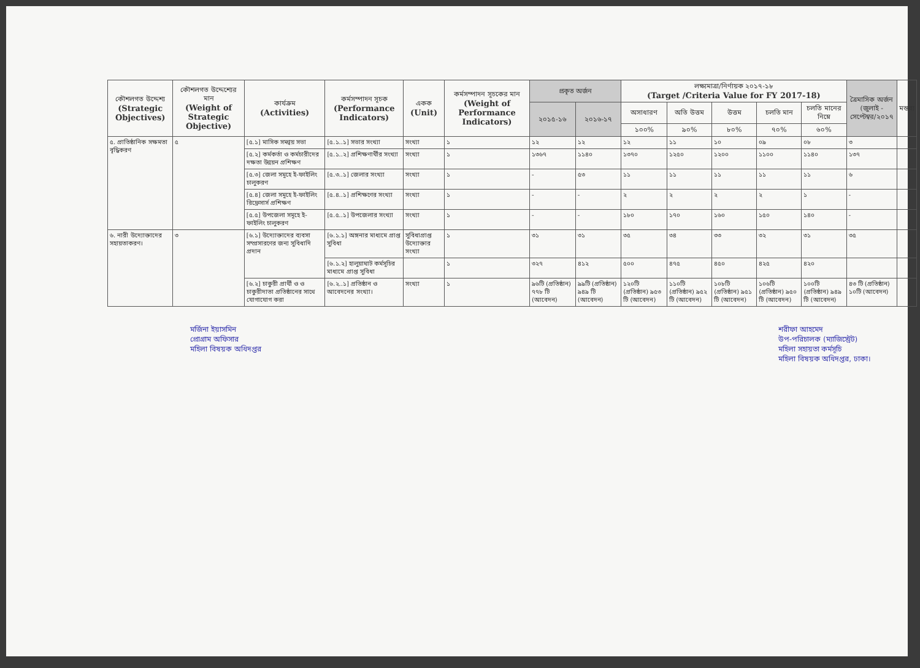| কৌশলগত উদ্দেশ্য (Strategic Objectives) | কৌশলগত উদ্দেশ্যের মান (Weight of Strategic Objective) | কার্যক্রম (Activities) | কর্মসম্পাদন সূচক (Performance Indicators) | একক (Unit) | কর্মসম্পাদন সূচকের মান (Weight of Performance Indicators) | প্রকৃত অর্জন | | লক্ষ্যমাত্রা/নির্ণায়ক ২০১৭-১৮ (Target /Criteria Value for FY 2017-18) | | | | | ত্রৈমাসিক অর্জন (জুলাই - সেপ্টেম্বর/২০১৭ | মন্তব্য |
| --- | --- | --- | --- | --- | --- | --- | --- | --- | --- | --- | --- | --- | --- | --- |
| | | | | | | ২০১৫-১৬ | ২০১৬-১৭ | অসাধারণ | অতি উত্তম | উত্তম | চলতি মান | চলতি মানের নিম্নে | | |
| | | | | | | | | ১০০% | ৯০% | ৮০% | ৭০% | ৬০% | | |
| ৫. প্রাতিষ্ঠানিক সক্ষমতা বৃদ্ধিকরণ | ৫ | [৫.১] মাসিক সমন্বয় সভা | [৫.১..১] সভার সংখ্যা | সংখ্যা | ১ | ১২ | ১২ | ১২ | ১১ | ১০ | ০৯ | ০৮ | ৩ | |
| | | [৫.২] কর্মকর্তা ও কর্মচারীদের দক্ষতা উন্নয়ন প্রশিক্ষণ | [৫.১..২] প্রশিক্ষণার্থীর সংখ্যা | সংখ্যা | ১ | ১৩৬৭ | ১১৪০ | ১৩৭০ | ১২৫০ | ১২০০ | ১১০০ | ১১৪০ | ১৩৭ | |
| | | [৫.৩] জেলা সমূহে ই-ফাইলিং চালুকরণ | [৫.৩..১] জেলার সংখ্যা | সংখ্যা | ১ | - | ৫৩ | ১১ | ১১ | ১১ | ১১ | ১১ | ৬ | |
| | | [৫.৪] জেলা সমূহে ই-ফাইলিং রিফ্রেসার্স প্রশিক্ষণ | [৫.৪..১] প্রশিক্ষণের সংখ্যা | সংখ্যা | ১ | - | - | ২ | ২ | ২ | ২ | ১ | - | |
| | | [৫.৫] উপজেলা সমূহে ই-ফাইলিং চালুকরণ | [৫.৫..১] উপজেলার সংখ্যা | সংখ্যা | ১ | - | - | ১৮০ | ১৭০ | ১৬০ | ১৫০ | ১৪০ | - | |
| ৬. নারী উদ্যোক্তাদের সহায়তাকরণ। | ৩ | [৬.১] উদ্যোক্তাদের ব্যবসা সম্প্রসারণের জন্য সুবিধাদি প্রদান | [৬.১.১] অঙ্গনার মাধ্যমে প্রাপ্ত সুবিধা | সুবিধাপ্রাপ্ত উদ্যোক্তার সংখ্যা | ১ | ৩১ | ৩১ | ৩৫ | ৩৪ | ৩৩ | ৩২ | ৩১ | ৩৫ | |
| | | | [৬.১.২] হালুয়াঘাট কর্মসূচির মাধ্যমে প্রাপ্ত সুবিধা | | ১ | ৩২৭ | ৪১২ | ৫০০ | ৪৭৫ | ৪৫০ | ৪২৫ | ৪২০ | | |
| | | [৬.২] চাকুরী প্রার্থী ও ও চাকুরীদাতা প্রতিষ্ঠানের সাথে যোগাযোগ করা | [৬.২..১] প্রতিষ্ঠান ও আবেদনের সংখ্যা। | সংখ্যা | ১ | ৯৬টি (প্রতিষ্ঠান) ৭৭৮ টি (আবেদন) | ৯৯টি (প্রতিষ্ঠান) ৯৪৯ টি (আবেদন) | ১২০টি (প্রতিষ্ঠান) ৯৫৩ টি (আবেদন) | ১১০টি (প্রতিষ্ঠান) ৯৫২ টি (আবেদন) | ১০৮টি (প্রতিষ্ঠান) ৯৫১ টি (আবেদন) | ১০৬টি (প্রতিষ্ঠান) ৯৫০ টি (আবেদন) | ১০০টি (প্রতিষ্ঠান) ৯৪৯ টি (আবেদন) | ৪৩ টি (প্রতিষ্ঠান) ১০টি (আবেদন) | |
মর্জিনা ইয়াসমিন
প্রোগ্রাম অফিসার
মহিলা বিষয়ক অধিদপ্তর
শরীফা আহমেদ
উপ-পরিচালক (ম্যাজিস্ট্রেট)
মহিলা সহায়তা কর্মসূচি
মহিলা বিষয়ক অধিদপ্তর, ঢাকা।